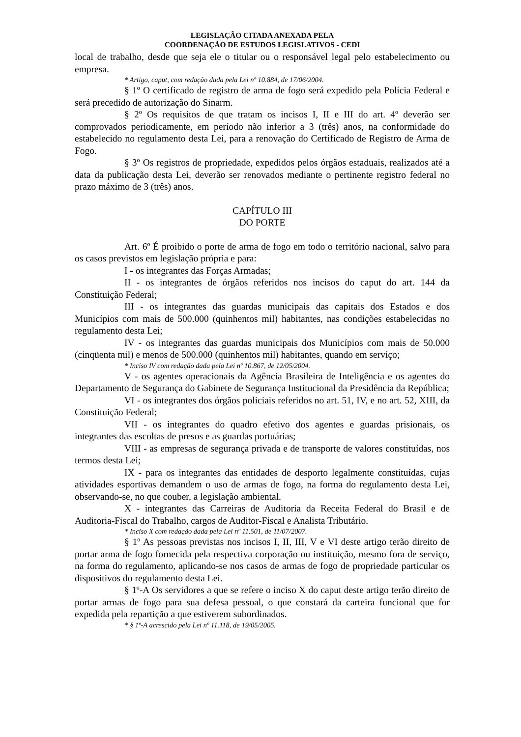LEGISLAÇÃO CITADA ANEXADA PELA
COORDENAÇÃO DE ESTUDOS LEGISLATIVOS - CEDI
local de trabalho, desde que seja ele o titular ou o responsável legal pelo estabelecimento ou empresa.
* Artigo, caput, com redação dada pela Lei nº 10.884, de 17/06/2004.
§ 1º O certificado de registro de arma de fogo será expedido pela Polícia Federal e será precedido de autorização do Sinarm.
§ 2º Os requisitos de que tratam os incisos I, II e III do art. 4º deverão ser comprovados periodicamente, em período não inferior a 3 (três) anos, na conformidade do estabelecido no regulamento desta Lei, para a renovação do Certificado de Registro de Arma de Fogo.
§ 3º Os registros de propriedade, expedidos pelos órgãos estaduais, realizados até a data da publicação desta Lei, deverão ser renovados mediante o pertinente registro federal no prazo máximo de 3 (três) anos.
CAPÍTULO III
DO PORTE
Art. 6º É proibido o porte de arma de fogo em todo o território nacional, salvo para os casos previstos em legislação própria e para:
I - os integrantes das Forças Armadas;
II - os integrantes de órgãos referidos nos incisos do caput do art. 144 da Constituição Federal;
III - os integrantes das guardas municipais das capitais dos Estados e dos Municípios com mais de 500.000 (quinhentos mil) habitantes, nas condições estabelecidas no regulamento desta Lei;
IV - os integrantes das guardas municipais dos Municípios com mais de 50.000 (cinqüenta mil) e menos de 500.000 (quinhentos mil) habitantes, quando em serviço;
* Inciso IV com redação dada pela Lei nº 10.867, de 12/05/2004.
V - os agentes operacionais da Agência Brasileira de Inteligência e os agentes do Departamento de Segurança do Gabinete de Segurança Institucional da Presidência da República;
VI - os integrantes dos órgãos policiais referidos no art. 51, IV, e no art. 52, XIII, da Constituição Federal;
VII - os integrantes do quadro efetivo dos agentes e guardas prisionais, os integrantes das escoltas de presos e as guardas portuárias;
VIII - as empresas de segurança privada e de transporte de valores constituídas, nos termos desta Lei;
IX - para os integrantes das entidades de desporto legalmente constituídas, cujas atividades esportivas demandem o uso de armas de fogo, na forma do regulamento desta Lei, observando-se, no que couber, a legislação ambiental.
X - integrantes das Carreiras de Auditoria da Receita Federal do Brasil e de Auditoria-Fiscal do Trabalho, cargos de Auditor-Fiscal e Analista Tributário.
* Inciso X com redação dada pela Lei nº 11.501, de 11/07/2007.
§ 1º As pessoas previstas nos incisos I, II, III, V e VI deste artigo terão direito de portar arma de fogo fornecida pela respectiva corporação ou instituição, mesmo fora de serviço, na forma do regulamento, aplicando-se nos casos de armas de fogo de propriedade particular os dispositivos do regulamento desta Lei.
§ 1º-A Os servidores a que se refere o inciso X do caput deste artigo terão direito de portar armas de fogo para sua defesa pessoal, o que constará da carteira funcional que for expedida pela repartição a que estiverem subordinados.
* § 1º-A acrescido pela Lei nº 11.118, de 19/05/2005.